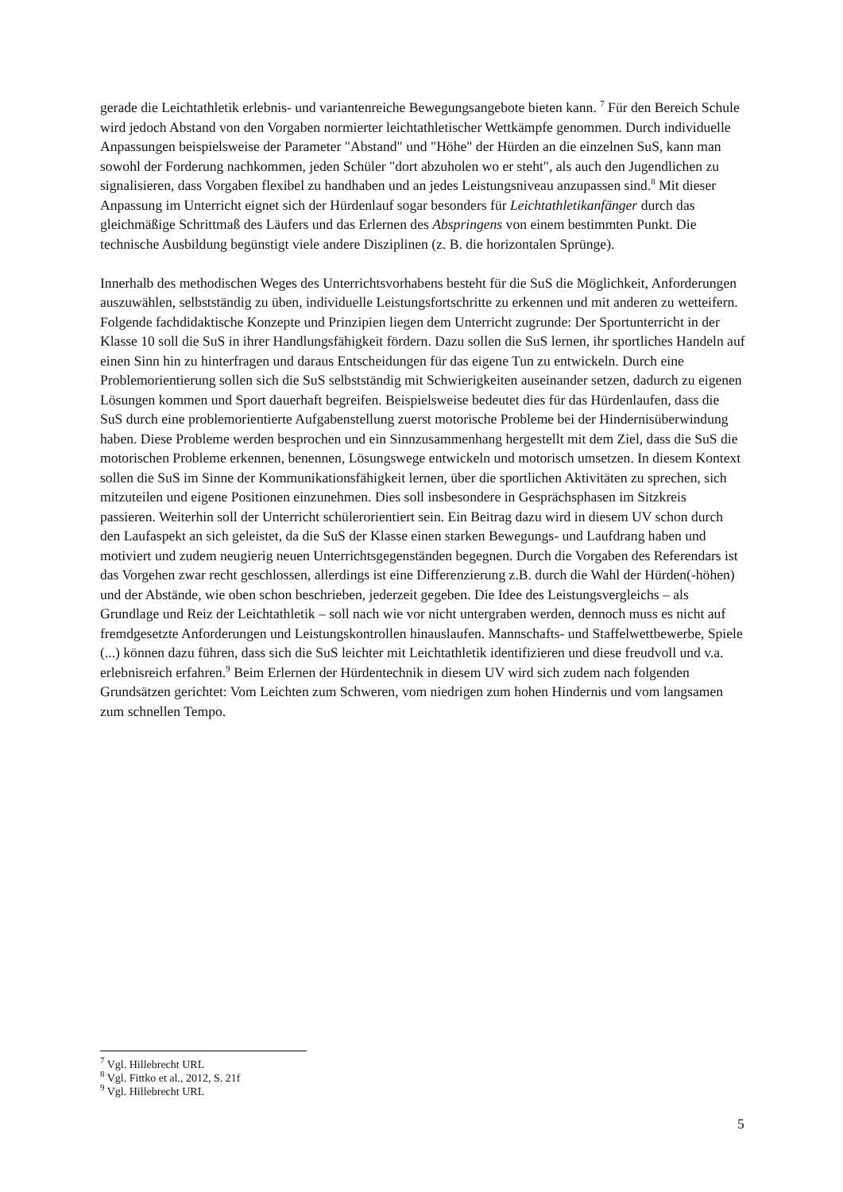gerade die Leichtathletik erlebnis- und variantenreiche Bewegungsangebote bieten kann. <sup>7</sup> Für den Bereich Schule wird jedoch Abstand von den Vorgaben normierter leichtathletischer Wettkämpfe genommen. Durch individuelle Anpassungen beispielsweise der Parameter "Abstand" und "Höhe" der Hürden an die einzelnen SuS, kann man sowohl der Forderung nachkommen, jeden Schüler "dort abzuholen wo er steht", als auch den Jugendlichen zu signalisieren, dass Vorgaben flexibel zu handhaben und an jedes Leistungsniveau anzupassen sind.<sup>8</sup> Mit dieser Anpassung im Unterricht eignet sich der Hürdenlauf sogar besonders für Leichtathletikanfänger durch das gleichmäßige Schrittmaß des Läufers und das Erlernen des Abspringens von einem bestimmten Punkt. Die technische Ausbildung begünstigt viele andere Disziplinen (z. B. die horizontalen Sprünge).
Innerhalb des methodischen Weges des Unterrichtsvorhabens besteht für die SuS die Möglichkeit, Anforderungen auszuwählen, selbstständig zu üben, individuelle Leistungsfortschritte zu erkennen und mit anderen zu wetteifern. Folgende fachdidaktische Konzepte und Prinzipien liegen dem Unterricht zugrunde: Der Sportunterricht in der Klasse 10 soll die SuS in ihrer Handlungsfähigkeit fördern. Dazu sollen die SuS lernen, ihr sportliches Handeln auf einen Sinn hin zu hinterfragen und daraus Entscheidungen für das eigene Tun zu entwickeln. Durch eine Problemorientierung sollen sich die SuS selbstständig mit Schwierigkeiten auseinander setzen, dadurch zu eigenen Lösungen kommen und Sport dauerhaft begreifen. Beispielsweise bedeutet dies für das Hürdenlaufen, dass die SuS durch eine problemorientierte Aufgabenstellung zuerst motorische Probleme bei der Hindernisüberwindung haben. Diese Probleme werden besprochen und ein Sinnzusammenhang hergestellt mit dem Ziel, dass die SuS die motorischen Probleme erkennen, benennen, Lösungswege entwickeln und motorisch umsetzen. In diesem Kontext sollen die SuS im Sinne der Kommunikationsfähigkeit lernen, über die sportlichen Aktivitäten zu sprechen, sich mitzuteilen und eigene Positionen einzunehmen. Dies soll insbesondere in Gesprächsphasen im Sitzkreis passieren. Weiterhin soll der Unterricht schülerorientiert sein. Ein Beitrag dazu wird in diesem UV schon durch den Laufaspekt an sich geleistet, da die SuS der Klasse einen starken Bewegungs- und Laufdrang haben und motiviert und zudem neugierig neuen Unterrichtsgegenständen begegnen. Durch die Vorgaben des Referendars ist das Vorgehen zwar recht geschlossen, allerdings ist eine Differenzierung z.B. durch die Wahl der Hürden(-höhen) und der Abstände, wie oben schon beschrieben, jederzeit gegeben. Die Idee des Leistungsvergleichs – als Grundlage und Reiz der Leichtathletik – soll nach wie vor nicht untergraben werden, dennoch muss es nicht auf fremdgesetzte Anforderungen und Leistungskontrollen hinauslaufen. Mannschafts- und Staffelwettbewerbe, Spiele (...) können dazu führen, dass sich die SuS leichter mit Leichtathletik identifizieren und diese freudvoll und v.a. erlebnisreich erfahren.<sup>9</sup> Beim Erlernen der Hürdentechnik in diesem UV wird sich zudem nach folgenden Grundsätzen gerichtet: Vom Leichten zum Schweren, vom niedrigen zum hohen Hindernis und vom langsamen zum schnellen Tempo.
<sup>7</sup> Vgl. Hillebrecht URL
<sup>8</sup> Vgl. Fittko et al., 2012, S. 21f
<sup>9</sup> Vgl. Hillebrecht URL
5